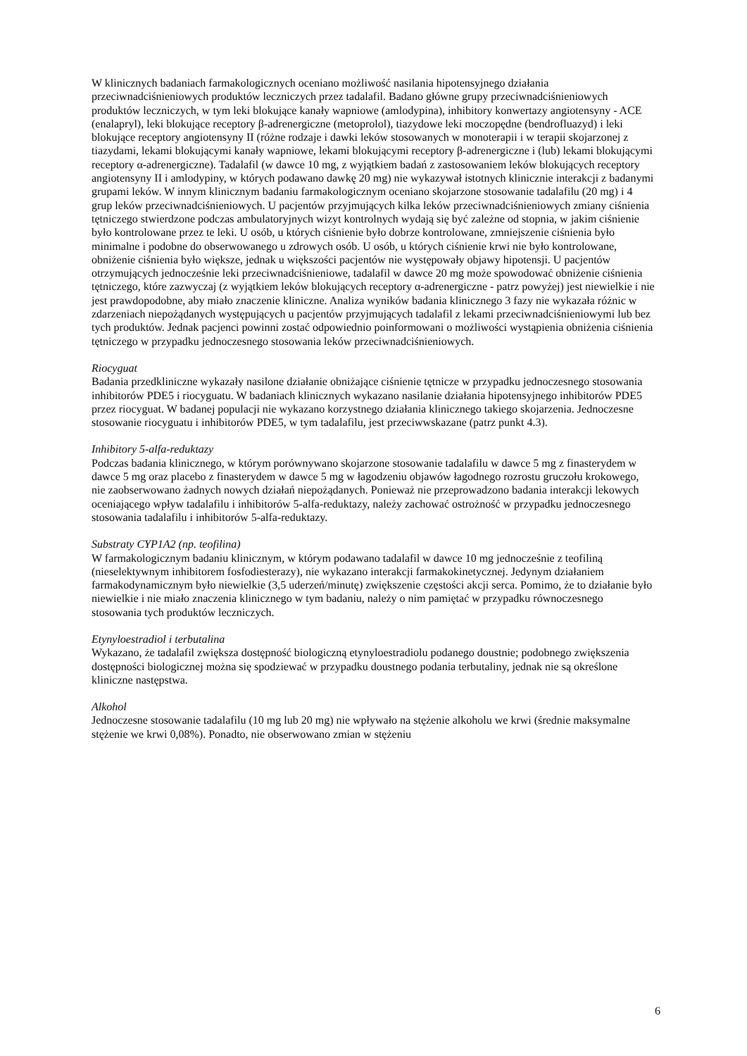W klinicznych badaniach farmakologicznych oceniano możliwość nasilania hipotensyjnego działania przeciwnadciśnieniowych produktów leczniczych przez tadalafil. Badano główne grupy przeciwnadciśnieniowych produktów leczniczych, w tym leki blokujące kanały wapniowe (amlodypina), inhibitory konwertazy angiotensyny - ACE (enalapryl), leki blokujące receptory β-adrenergiczne (metoprolol), tiazydowe leki moczopędne (bendrofluazyd) i leki blokujące receptory angiotensyny II (różne rodzaje i dawki leków stosowanych w monoterapii i w terapii skojarzonej z tiazydami, lekami blokującymi kanały wapniowe, lekami blokującymi receptory β-adrenergiczne i (lub) lekami blokującymi receptory α-adrenergiczne). Tadalafil (w dawce 10 mg, z wyjątkiem badań z zastosowaniem leków blokujących receptory angiotensyny II i amlodypiny, w których podawano dawkę 20 mg) nie wykazywał istotnych klinicznie interakcji z badanymi grupami leków. W innym klinicznym badaniu farmakologicznym oceniano skojarzone stosowanie tadalafilu (20 mg) i 4 grup leków przeciwnadciśnieniowych. U pacjentów przyjmujących kilka leków przeciwnadciśnieniowych zmiany ciśnienia tętniczego stwierdzone podczas ambulatoryjnych wizyt kontrolnych wydają się być zależne od stopnia, w jakim ciśnienie było kontrolowane przez te leki. U osób, u których ciśnienie było dobrze kontrolowane, zmniejszenie ciśnienia było minimalne i podobne do obserwowanego u zdrowych osób. U osób, u których ciśnienie krwi nie było kontrolowane, obniżenie ciśnienia było większe, jednak u większości pacjentów nie występowały objawy hipotensji. U pacjentów otrzymujących jednocześnie leki przeciwnadciśnieniowe, tadalafil w dawce 20 mg może spowodować obniżenie ciśnienia tętniczego, które zazwyczaj (z wyjątkiem leków blokujących receptory α-adrenergiczne - patrz powyżej) jest niewielkie i nie jest prawdopodobne, aby miało znaczenie kliniczne. Analiza wyników badania klinicznego 3 fazy nie wykazała różnic w zdarzeniach niepożądanych występujących u pacjentów przyjmujących tadalafil z lekami przeciwnadciśnieniowymi lub bez tych produktów. Jednak pacjenci powinni zostać odpowiednio poinformowani o możliwości wystąpienia obniżenia ciśnienia tętniczego w przypadku jednoczesnego stosowania leków przeciwnadciśnieniowych.
Riocyguat
Badania przedkliniczne wykazały nasilone działanie obniżające ciśnienie tętnicze w przypadku jednoczesnego stosowania inhibitorów PDE5 i riocyguatu. W badaniach klinicznych wykazano nasilanie działania hipotensyjnego inhibitorów PDE5 przez riocyguat. W badanej populacji nie wykazano korzystnego działania klinicznego takiego skojarzenia. Jednoczesne stosowanie riocyguatu i inhibitorów PDE5, w tym tadalafilu, jest przeciwwskazane (patrz punkt 4.3).
Inhibitory 5-alfa-reduktazy
Podczas badania klinicznego, w którym porównywano skojarzone stosowanie tadalafilu w dawce 5 mg z finasterydem w dawce 5 mg oraz placebo z finasterydem w dawce 5 mg w łagodzeniu objawów łagodnego rozrostu gruczołu krokowego, nie zaobserwowano żadnych nowych działań niepożądanych. Ponieważ nie przeprowadzono badania interakcji lekowych oceniającego wpływ tadalafilu i inhibitorów 5-alfa-reduktazy, należy zachować ostrożność w przypadku jednoczesnego stosowania tadalafilu i inhibitorów 5-alfa-reduktazy.
Substraty CYP1A2 (np. teofilina)
W farmakologicznym badaniu klinicznym, w którym podawano tadalafil w dawce 10 mg jednocześnie z teofiliną (nieselektywnym inhibitorem fosfodiesterazy), nie wykazano interakcji farmakokinetycznej. Jedynym działaniem farmakodynamicznym było niewielkie (3,5 uderzeń/minutę) zwiększenie częstości akcji serca. Pomimo, że to działanie było niewielkie i nie miało znaczenia klinicznego w tym badaniu, należy o nim pamiętać w przypadku równoczesnego stosowania tych produktów leczniczych.
Etynyloestradiol i terbutalina
Wykazano, że tadalafil zwiększa dostępność biologiczną etynyloestradiolu podanego doustnie; podobnego zwiększenia dostępności biologicznej można się spodziewać w przypadku doustnego podania terbutaliny, jednak nie są określone kliniczne następstwa.
Alkohol
Jednoczesne stosowanie tadalafilu (10 mg lub 20 mg) nie wpływało na stężenie alkoholu we krwi (średnie maksymalne stężenie we krwi 0,08%). Ponadto, nie obserwowano zmian w stężeniu
6